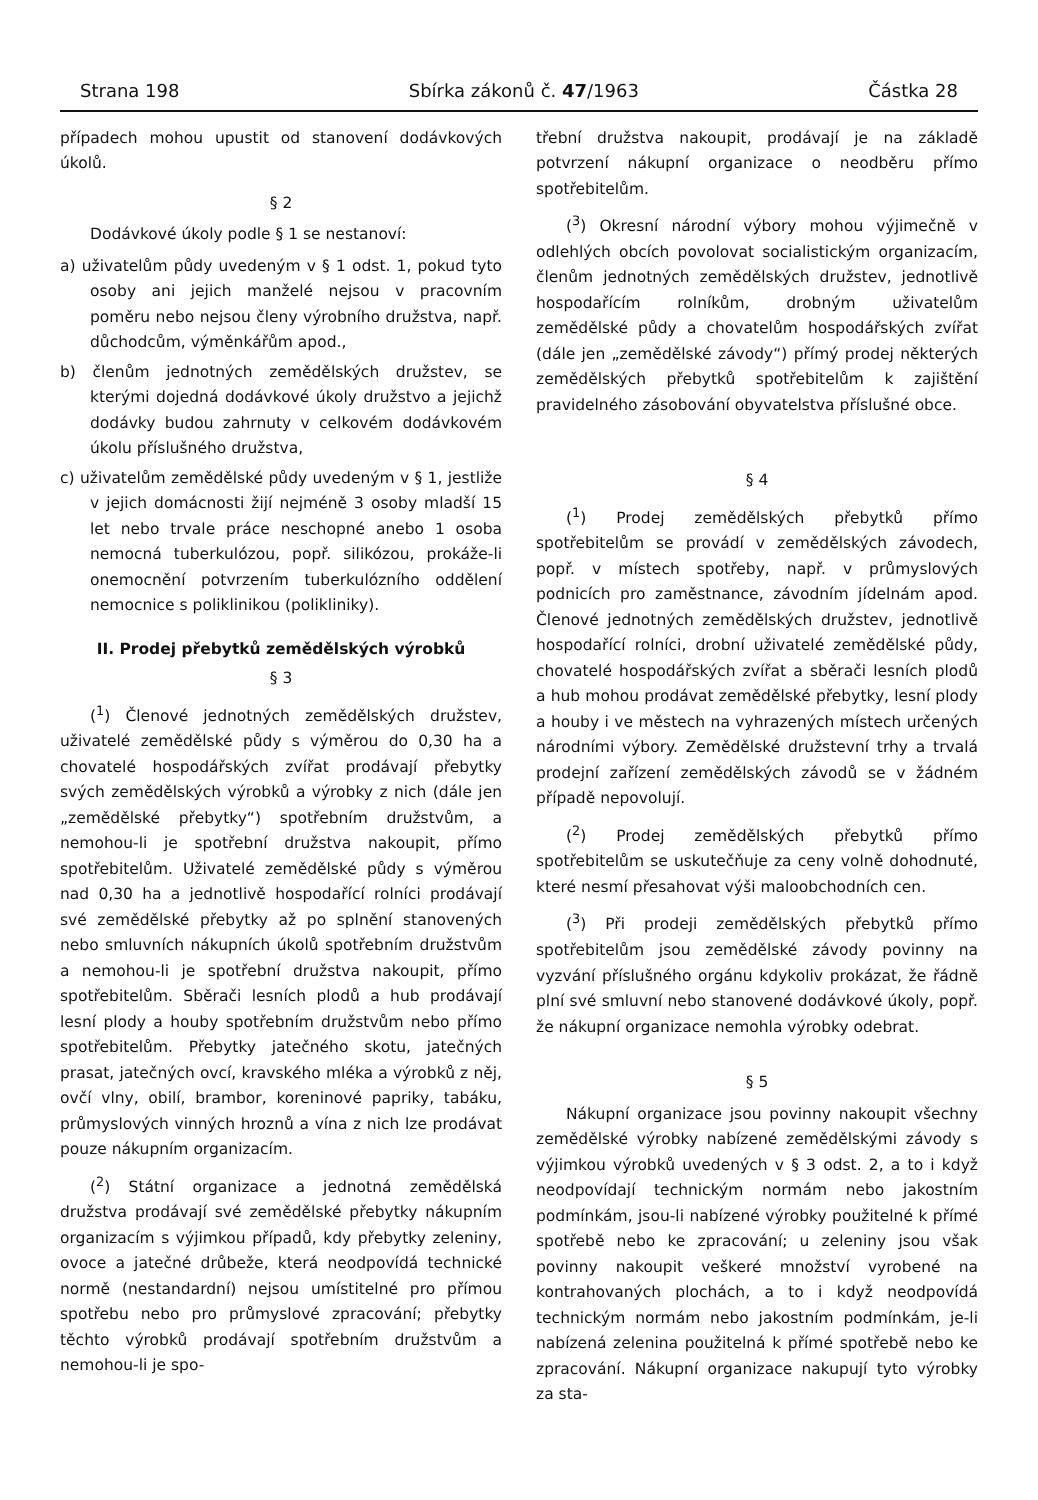Strana 198 Sbírka zákonů č. 47/1963 Částka 28
případech mohou upustit od stanovení dodávkových úkolů.
§ 2
Dodávkové úkoly podle § 1 se nestanoví:
a) uživatelům půdy uvedeným v § 1 odst. 1, pokud tyto osoby ani jejich manželé nejsou v pracovním poměru nebo nejsou členy výrobního družstva, např. důchodcům, výměnkářům apod.,
b) členům jednotných zemědělských družstev, se kterými dojedná dodávkové úkoly družstvo a jejichž dodávky budou zahrnuty v celkovém dodávkovém úkolu příslušného družstva,
c) uživatelům zemědělské půdy uvedeným v § 1, jestliže v jejich domácnosti žijí nejméně 3 osoby mladší 15 let nebo trvale práce neschopné anebo 1 osoba nemocná tuberkulózou, popř. silikózou, prokáže-li onemocnění potvrzením tuberkulózního oddělení nemocnice s poliklinikou (polikliniky).
II. Prodej přebytků zemědělských výrobků
§ 3
(<sup>1</sup>) Členové jednotných zemědělských družstev, uživatelé zemědělské půdy s výměrou do 0,30 ha a chovatelé hospodářských zvířat prodávají přebytky svých zemědělských výrobků a výrobky z nich (dále jen „zemědělské přebytky“) spotřebním družstvům, a nemohou-li je spotřební družstva nakoupit, přímo spotřebitelům. Uživatelé zemědělské půdy s výměrou nad 0,30 ha a jednotlivě hospodařící rolníci prodávají své zemědělské přebytky až po splnění stanovených nebo smluvních nákupních úkolů spotřebním družstvům a nemohou-li je spotřební družstva nakoupit, přímo spotřebitelům. Sběrači lesních plodů a hub prodávají lesní plody a houby spotřebním družstvům nebo přímo spotřebitelům. Přebytky jatečného skotu, jatečných prasat, jatečných ovcí, kravského mléka a výrobků z něj, ovčí vlny, obilí, brambor, koreninové papriky, tabáku, průmyslových vinných hroznů a vína z nich lze prodávat pouze nákupním organizacím.
(<sup>2</sup>) Státní organizace a jednotná zemědělská družstva prodávají své zemědělské přebytky nákupním organizacím s výjimkou případů, kdy přebytky zeleniny, ovoce a jatečné drůbeže, která neodpovídá technické normě (nestandardní) nejsou umístitelné pro přímou spotřebu nebo pro průmyslové zpracování; přebytky těchto výrobků prodávají spotřebním družstvům a nemohou-li je spo-
třební družstva nakoupit, prodávají je na základě potvrzení nákupní organizace o neodběru přímo spotřebitelům.
(<sup>3</sup>) Okresní národní výbory mohou výjimečně v odlehlých obcích povolovat socialistickým organizacím, členům jednotných zemědělských družstev, jednotlivě hospodařícím rolníkům, drobným uživatelům zemědělské půdy a chovatelům hospodářských zvířat (dále jen „zemědělské závody“) přímý prodej některých zemědělských přebytků spotřebitelům k zajištění pravidelného zásobování obyvatelstva příslušné obce.
§ 4
(<sup>1</sup>) Prodej zemědělských přebytků přímo spotřebitelům se provádí v zemědělských závodech, popř. v místech spotřeby, např. v průmyslových podnicích pro zaměstnance, závodním jídelnám apod. Členové jednotných zemědělských družstev, jednotlivě hospodařící rolníci, drobní uživatelé zemědělské půdy, chovatelé hospodářských zvířat a sběrači lesních plodů a hub mohou prodávat zemědělské přebytky, lesní plody a houby i ve městech na vyhrazených místech určených národními výbory. Zemědělské družstevní trhy a trvalá prodejní zařízení zemědělských závodů se v žádném případě nepovolují.
(<sup>2</sup>) Prodej zemědělských přebytků přímo spotřebitelům se uskutečňuje za ceny volně dohodnuté, které nesmí přesahovat výši maloobchodních cen.
(<sup>3</sup>) Při prodeji zemědělských přebytků přímo spotřebitelům jsou zemědělské závody povinny na vyzvání příslušného orgánu kdykoliv prokázat, že řádně plní své smluvní nebo stanovené dodávkové úkoly, popř. že nákupní organizace nemohla výrobky odebrat.
§ 5
Nákupní organizace jsou povinny nakoupit všechny zemědělské výrobky nabízené zemědělskými závody s výjimkou výrobků uvedených v § 3 odst. 2, a to i když neodpovídají technickým normám nebo jakostním podmínkám, jsou-li nabízené výrobky použitelné k přímé spotřebě nebo ke zpracování; u zeleniny jsou však povinny nakoupit veškeré množství vyrobené na kontrahovaných plochách, a to i když neodpovídá technickým normám nebo jakostním podmínkám, je-li nabízená zelenina použitelná k přímé spotřebě nebo ke zpracování. Nákupní organizace nakupují tyto výrobky za sta-